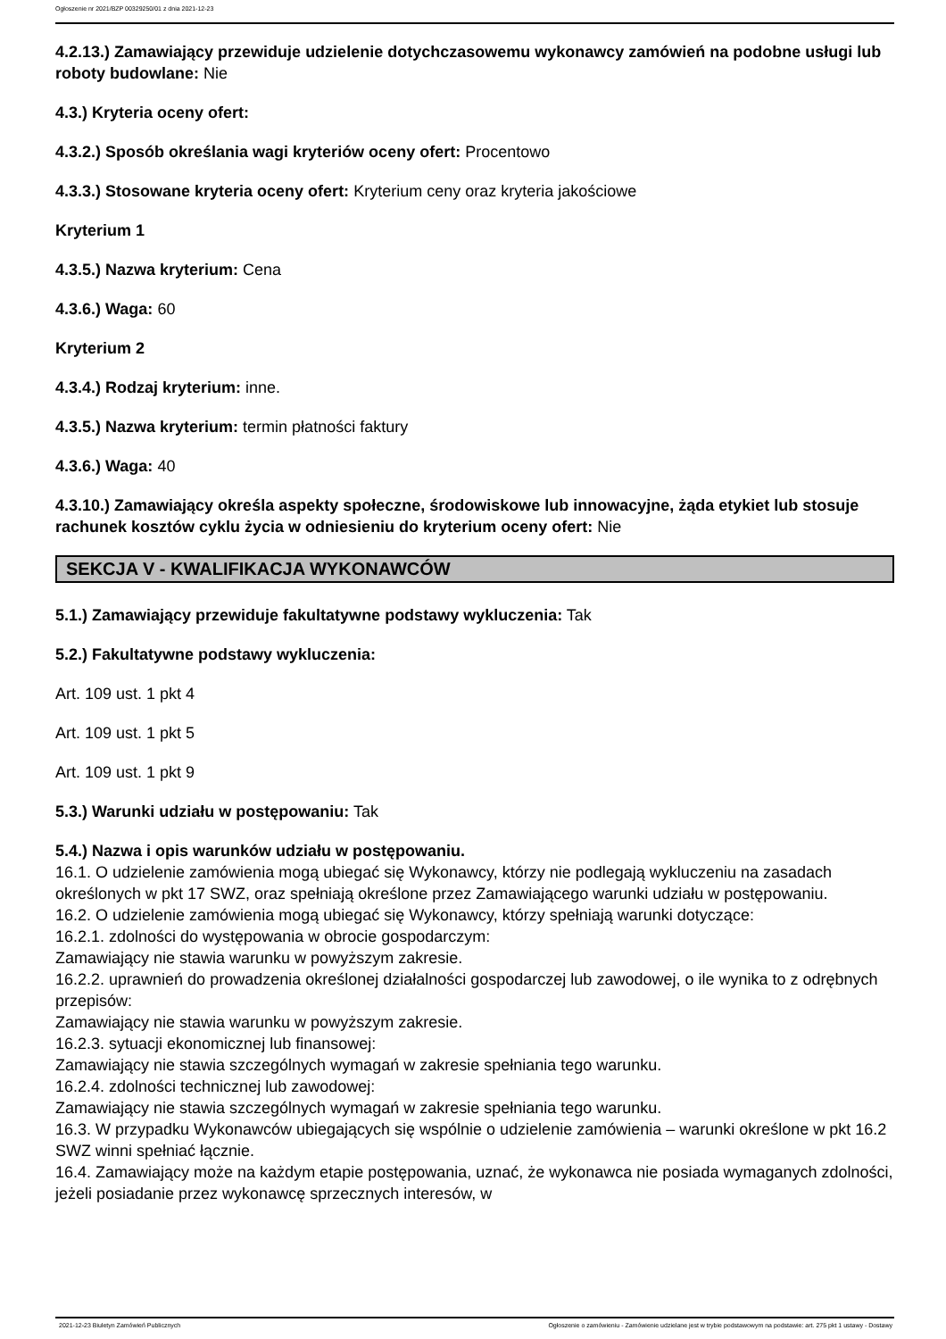Ogłoszenie nr 2021/BZP 00329250/01 z dnia 2021-12-23
4.2.13.) Zamawiający przewiduje udzielenie dotychczasowemu wykonawcy zamówień na podobne usługi lub roboty budowlane: Nie
4.3.) Kryteria oceny ofert:
4.3.2.) Sposób określania wagi kryteriów oceny ofert: Procentowo
4.3.3.) Stosowane kryteria oceny ofert: Kryterium ceny oraz kryteria jakościowe
Kryterium 1
4.3.5.) Nazwa kryterium: Cena
4.3.6.) Waga: 60
Kryterium 2
4.3.4.) Rodzaj kryterium: inne.
4.3.5.) Nazwa kryterium: termin płatności faktury
4.3.6.) Waga: 40
4.3.10.) Zamawiający określa aspekty społeczne, środowiskowe lub innowacyjne, żąda etykiet lub stosuje rachunek kosztów cyklu życia w odniesieniu do kryterium oceny ofert: Nie
SEKCJA V - KWALIFIKACJA WYKONAWCÓW
5.1.) Zamawiający przewiduje fakultatywne podstawy wykluczenia: Tak
5.2.) Fakultatywne podstawy wykluczenia:
Art. 109 ust. 1 pkt 4
Art. 109 ust. 1 pkt 5
Art. 109 ust. 1 pkt 9
5.3.) Warunki udziału w postępowaniu: Tak
5.4.) Nazwa i opis warunków udziału w postępowaniu.
16.1. O udzielenie zamówienia mogą ubiegać się Wykonawcy, którzy nie podlegają wykluczeniu na zasadach określonych w pkt 17 SWZ, oraz spełniają określone przez Zamawiającego warunki udziału w postępowaniu.
16.2. O udzielenie zamówienia mogą ubiegać się Wykonawcy, którzy spełniają warunki dotyczące:
16.2.1. zdolności do występowania w obrocie gospodarczym:
Zamawiający nie stawia warunku w powyższym zakresie.
16.2.2. uprawnień do prowadzenia określonej działalności gospodarczej lub zawodowej, o ile wynika to z odrębnych przepisów:
Zamawiający nie stawia warunku w powyższym zakresie.
16.2.3. sytuacji ekonomicznej lub finansowej:
Zamawiający nie stawia szczególnych wymagań w zakresie spełniania tego warunku.
16.2.4. zdolności technicznej lub zawodowej:
Zamawiający nie stawia szczególnych wymagań w zakresie spełniania tego warunku.
16.3. W przypadku Wykonawców ubiegających się wspólnie o udzielenie zamówienia – warunki określone w pkt 16.2 SWZ winni spełniać łącznie.
16.4. Zamawiający może na każdym etapie postępowania, uznać, że wykonawca nie posiada wymaganych zdolności, jeżeli posiadanie przez wykonawcę sprzecznych interesów, w
2021-12-23 Biuletyn Zamówień Publicznych Ogłoszenie o zamówieniu - Zamówienie udzielane jest w trybie podstawowym na podstawie: art. 275 pkt 1 ustawy - Dostawy